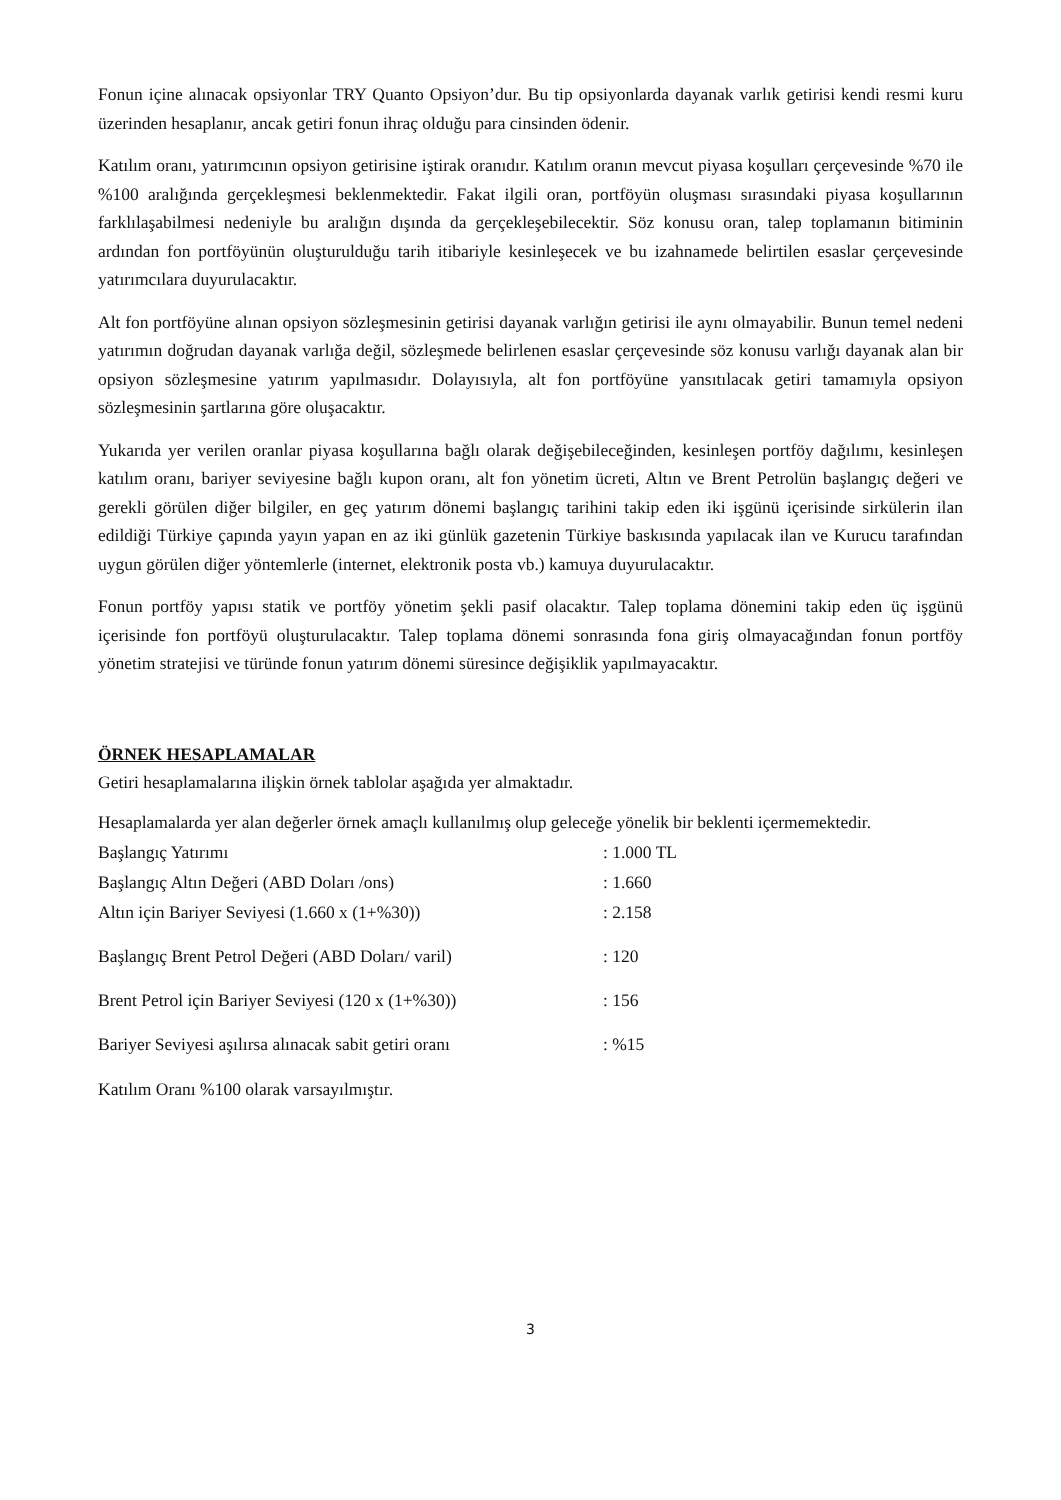Fonun içine alınacak opsiyonlar TRY Quanto Opsiyon’dur. Bu tip opsiyonlarda dayanak varlık getirisi kendi resmi kuru üzerinden hesaplanır, ancak getiri fonun ihraç olduğu para cinsinden ödenir.
Katılım oranı, yatırımcının opsiyon getirisine iştirak oranıdır. Katılım oranın mevcut piyasa koşulları çerçevesinde %70 ile %100 aralığında gerçekleşmesi beklenmektedir. Fakat ilgili oran, portföyün oluşması sırasındaki piyasa koşullarının farklılaşabilmesi nedeniyle bu aralığın dışında da gerçekleşebilecektir. Söz konusu oran, talep toplamanın bitiminin ardından fon portföyünün oluşturulduğu tarih itibariyle kesinleşecek ve bu izahnamede belirtilen esaslar çerçevesinde yatırımcılara duyurulacaktır.
Alt fon portföyüne alınan opsiyon sözleşmesinin getirisi dayanak varlığın getirisi ile aynı olmayabilir. Bunun temel nedeni yatırımın doğrudan dayanak varlığa değil, sözleşmede belirlenen esaslar çerçevesinde söz konusu varlığı dayanak alan bir opsiyon sözleşmesine yatırım yapılmasıdır. Dolayısıyla, alt fon portföyüne yansıtılacak getiri tamamıyla opsiyon sözleşmesinin şartlarına göre oluşacaktır.
Yukarıda yer verilen oranlar piyasa koşullarına bağlı olarak değişebileceğinden, kesinleşen portföy dağılımı, kesinleşen katılım oranı, bariyer seviyesine bağlı kupon oranı, alt fon yönetim ücreti, Altın ve Brent Petrolün başlangıç değeri ve gerekli görülen diğer bilgiler, en geç yatırım dönemi başlangıç tarihini takip eden iki işgünü içerisinde sirkülerin ilan edildiği Türkiye çapında yayın yapan en az iki günlük gazetenin Türkiye baskısında yapılacak ilan ve Kurucu tarafından uygun görülen diğer yöntemlerle (internet, elektronik posta vb.) kamuya duyurulacaktır.
Fonun portföy yapısı statik ve portföy yönetim şekli pasif olacaktır. Talep toplama dönemini takip eden üç işgünü içerisinde fon portföyü oluşturulacaktır. Talep toplama dönemi sonrasında fona giriş olmayacağından fonun portföy yönetim stratejisi ve türünde fonun yatırım dönemi süresince değişiklik yapılmayacaktır.
ÖRNEK HESAPLAMALAR
Getiri hesaplamalarına ilişkin örnek tablolar aşağıda yer almaktadır.
Hesaplamalarda yer alan değerler örnek amaçlı kullanılmış olup geleceğe yönelik bir beklenti içermemektedir.
| Başlangıç Yatırımı | : 1.000 TL |
| Başlangıç Altın Değeri (ABD Doları /ons) | : 1.660 |
| Altın için Bariyer Seviyesi (1.660 x (1+%30)) | : 2.158 |
| Başlangıç Brent Petrol Değeri (ABD Doları/ varil) | : 120 |
| Brent Petrol için Bariyer Seviyesi (120 x (1+%30)) | : 156 |
| Bariyer Seviyesi aşılırsa alınacak sabit getiri oranı | : %15 |
Katılım Oranı %100 olarak varsayılmıştır.
3